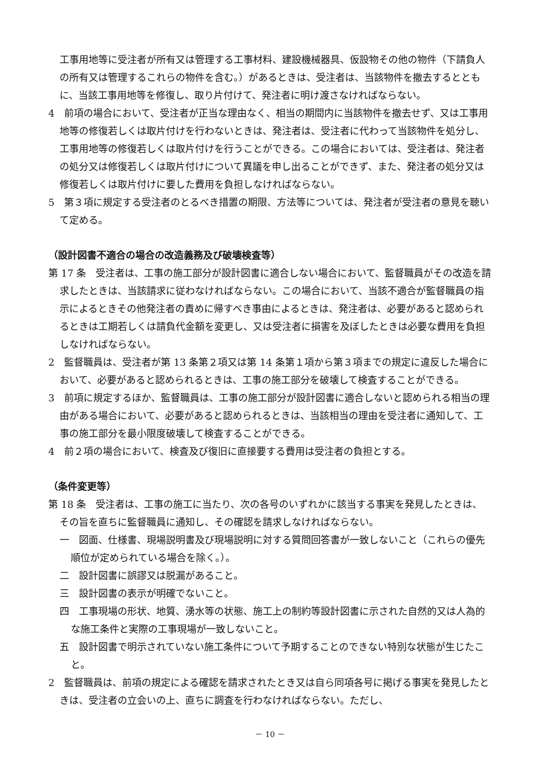工事用地等に受注者が所有又は管理する工事材料、建設機械器具、仮設物その他の物件（下請負人の所有又は管理するこれらの物件を含む。）があるときは、受注者は、当該物件を撤去するとともに、当該工事用地等を修復し、取り片付けて、発注者に明け渡さなければならない。
4　前項の場合において、受注者が正当な理由なく、相当の期間内に当該物件を撤去せず、又は工事用地等の修復若しくは取片付けを行わないときは、発注者は、受注者に代わって当該物件を処分し、工事用地等の修復若しくは取片付けを行うことができる。この場合においては、受注者は、発注者の処分又は修復若しくは取片付けについて異議を申し出ることができず、また、発注者の処分又は修復若しくは取片付けに要した費用を負担しなければならない。
5　第３項に規定する受注者のとるべき措置の期限、方法等については、発注者が受注者の意見を聴いて定める。
（設計図書不適合の場合の改造義務及び破壊検査等）
第 17 条　受注者は、工事の施工部分が設計図書に適合しない場合において、監督職員がその改造を請求したときは、当該請求に従わなければならない。この場合において、当該不適合が監督職員の指示によるときその他発注者の責めに帰すべき事由によるときは、発注者は、必要があると認められるときは工期若しくは請負代金額を変更し、又は受注者に損害を及ぼしたときは必要な費用を負担しなければならない。
2　監督職員は、受注者が第 13 条第２項又は第 14 条第１項から第３項までの規定に違反した場合において、必要があると認められるときは、工事の施工部分を破壊して検査することができる。
3　前項に規定するほか、監督職員は、工事の施工部分が設計図書に適合しないと認められる相当の理由がある場合において、必要があると認められるときは、当該相当の理由を受注者に通知して、工事の施工部分を最小限度破壊して検査することができる。
4　前２項の場合において、検査及び復旧に直接要する費用は受注者の負担とする。
（条件変更等）
第 18 条　受注者は、工事の施工に当たり、次の各号のいずれかに該当する事実を発見したときは、その旨を直ちに監督職員に通知し、その確認を請求しなければならない。
一　図面、仕様書、現場説明書及び現場説明に対する質問回答書が一致しないこと（これらの優先順位が定められている場合を除く。）。
二　設計図書に誤謬又は脱漏があること。
三　設計図書の表示が明確でないこと。
四　工事現場の形状、地質、湧水等の状態、施工上の制約等設計図書に示された自然的又は人為的な施工条件と実際の工事現場が一致しないこと。
五　設計図書で明示されていない施工条件について予期することのできない特別な状態が生じたこと。
2　監督職員は、前項の規定による確認を請求されたとき又は自ら同項各号に掲げる事実を発見したときは、受注者の立会いの上、直ちに調査を行わなければならない。ただし、
－ 10 －